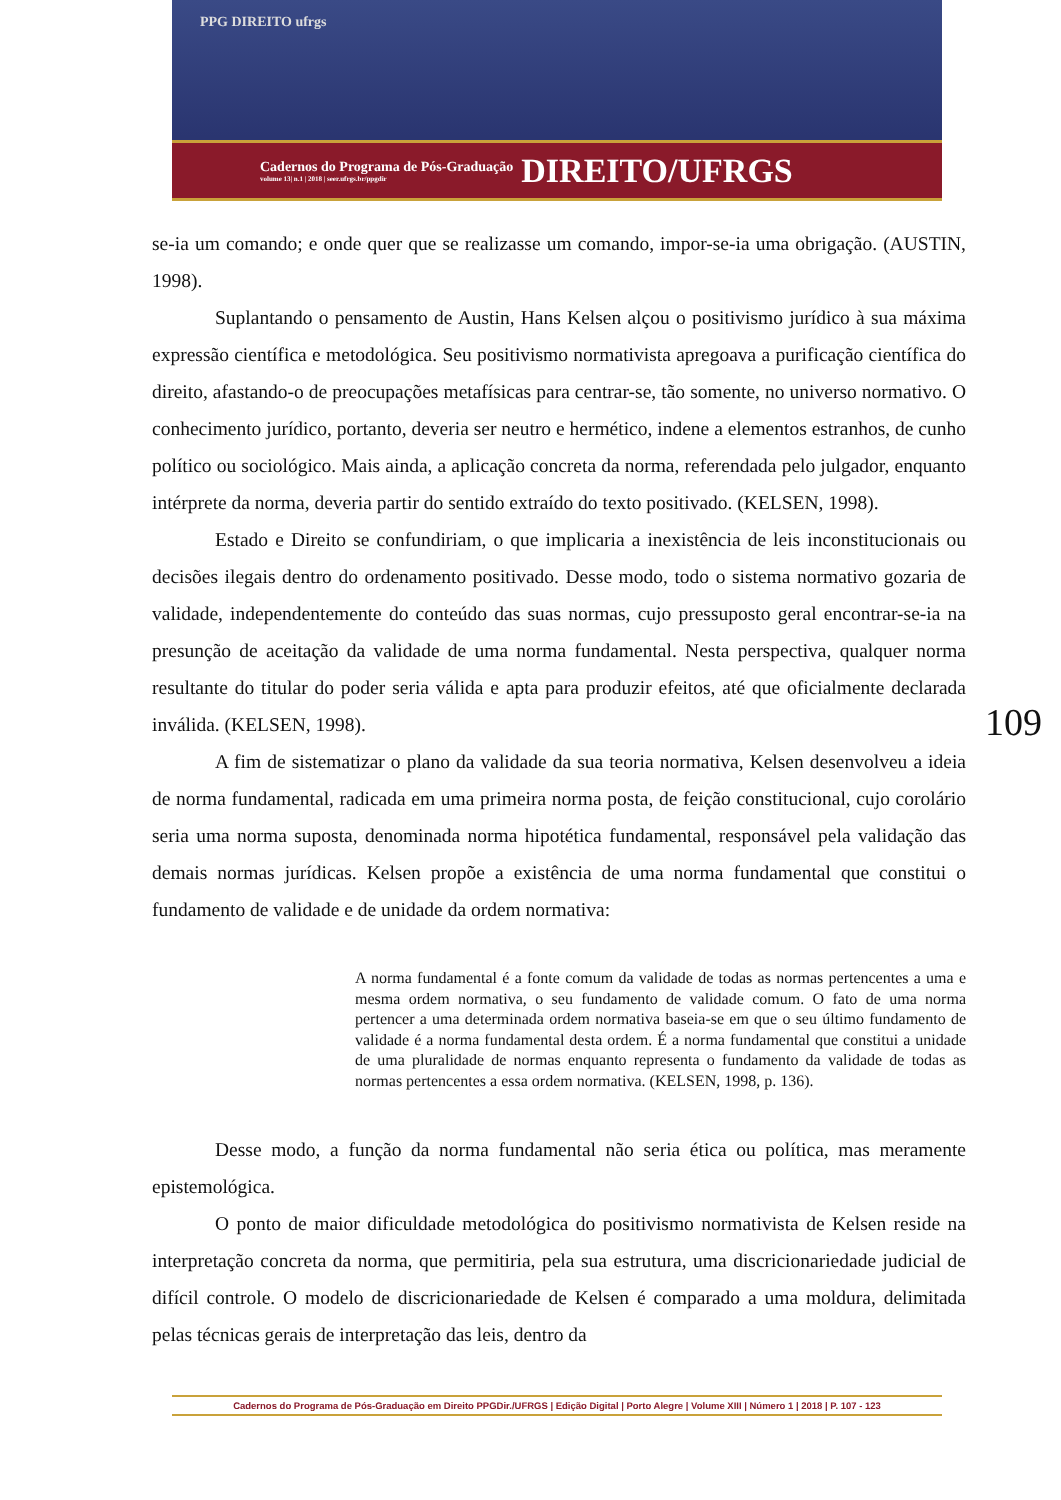PPG DIREITO ufrgs
Cadernos do Programa de Pós-Graduação volume 13| n.1 | 2018 | seer.ufrgs.br/ppgdir DIREITO/UFRGS
se-ia um comando; e onde quer que se realizasse um comando, impor-se-ia uma obrigação. (AUSTIN, 1998).
Suplantando o pensamento de Austin, Hans Kelsen alçou o positivismo jurídico à sua máxima expressão científica e metodológica. Seu positivismo normativista apregoava a purificação científica do direito, afastando-o de preocupações metafísicas para centrar-se, tão somente, no universo normativo. O conhecimento jurídico, portanto, deveria ser neutro e hermético, indene a elementos estranhos, de cunho político ou sociológico. Mais ainda, a aplicação concreta da norma, referendada pelo julgador, enquanto intérprete da norma, deveria partir do sentido extraído do texto positivado. (KELSEN, 1998).
Estado e Direito se confundiriam, o que implicaria a inexistência de leis inconstitucionais ou decisões ilegais dentro do ordenamento positivado. Desse modo, todo o sistema normativo gozaria de validade, independentemente do conteúdo das suas normas, cujo pressuposto geral encontrar-se-ia na presunção de aceitação da validade de uma norma fundamental. Nesta perspectiva, qualquer norma resultante do titular do poder seria válida e apta para produzir efeitos, até que oficialmente declarada inválida. (KELSEN, 1998).
A fim de sistematizar o plano da validade da sua teoria normativa, Kelsen desenvolveu a ideia de norma fundamental, radicada em uma primeira norma posta, de feição constitucional, cujo corolário seria uma norma suposta, denominada norma hipotética fundamental, responsável pela validação das demais normas jurídicas. Kelsen propõe a existência de uma norma fundamental que constitui o fundamento de validade e de unidade da ordem normativa:
A norma fundamental é a fonte comum da validade de todas as normas pertencentes a uma e mesma ordem normativa, o seu fundamento de validade comum. O fato de uma norma pertencer a uma determinada ordem normativa baseia-se em que o seu último fundamento de validade é a norma fundamental desta ordem. É a norma fundamental que constitui a unidade de uma pluralidade de normas enquanto representa o fundamento da validade de todas as normas pertencentes a essa ordem normativa. (KELSEN, 1998, p. 136).
Desse modo, a função da norma fundamental não seria ética ou política, mas meramente epistemológica.
O ponto de maior dificuldade metodológica do positivismo normativista de Kelsen reside na interpretação concreta da norma, que permitiria, pela sua estrutura, uma discricionariedade judicial de difícil controle. O modelo de discricionariedade de Kelsen é comparado a uma moldura, delimitada pelas técnicas gerais de interpretação das leis, dentro da
109
Cadernos do Programa de Pós-Graduação em Direito PPGDir./UFRGS | Edição Digital | Porto Alegre | Volume XIII | Número 1 | 2018 | P. 107 - 123